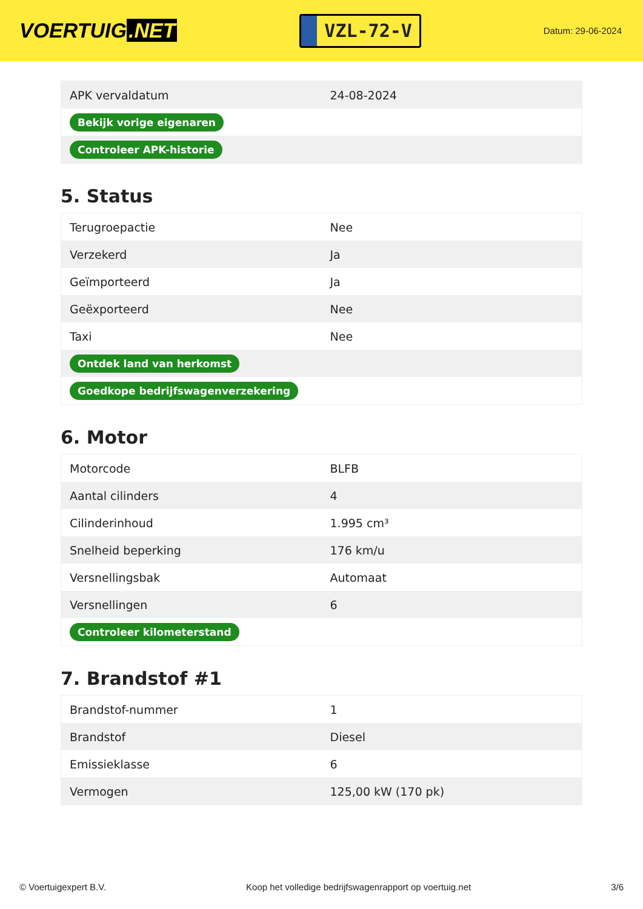VOERTUIG.NET
VZL-72-V
Datum: 29-06-2024
| APK vervaldatum | 24-08-2024 |
| Bekijk vorige eigenaren | |
| Controleer APK-historie | |
5. Status
| Terugroepactie | Nee |
| Verzekerd | Ja |
| Geïmporteerd | Ja |
| Geëxporteerd | Nee |
| Taxi | Nee |
| Ontdek land van herkomst | |
| Goedkope bedrijfswagenverzekering | |
6. Motor
| Motorcode | BLFB |
| Aantal cilinders | 4 |
| Cilinderinhoud | 1.995 cm³ |
| Snelheid beperking | 176 km/u |
| Versnellingsbak | Automaat |
| Versnellingen | 6 |
| Controleer kilometerstand | |
7. Brandstof #1
| Brandstof-nummer | 1 |
| Brandstof | Diesel |
| Emissieklasse | 6 |
| Vermogen | 125,00 kW (170 pk) |
© Voertuigexpert B.V. Koop het volledige bedrijfswagenrapport op voertuig.net 3/6